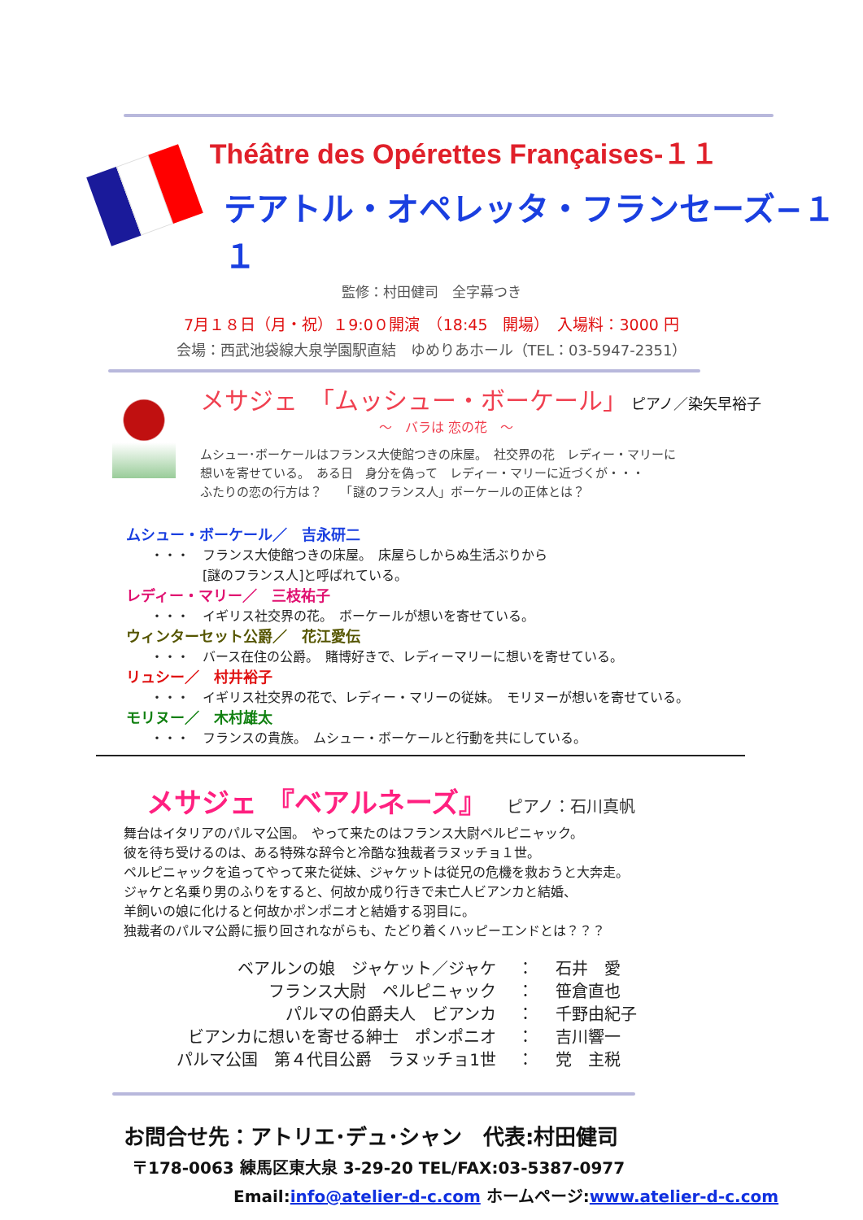Théâtre des Opérettes Françaises-１１
テアトル・オペレッタ・フランセーズ−１１
監修：村田健司　全字幕つき
7月１８日（月・祝）１9:0０開演　（18:45　開場）　入場料：3000 円
会場：西武池袋線大泉学園駅直結　ゆめりあホール（TEL：03-5947-2351）
メサジェ　「ムッシュー・ボーケール」 ピアノ／染矢早裕子
〜　バラは 恋の花　〜
ムシュー･ボーケールはフランス大使館つきの床屋。　社交界の花　レディー・マリーに
想いを寄せている。　ある日　身分を偽って　レディー・マリーに近づくが・・・
ふたりの恋の行方は？　　「謎のフランス人」ボーケールの正体とは？
ムシュー・ボーケール／　吉永研二
・・・　フランス大使館つきの床屋。　床屋らしからぬ生活ぶりから
　　　　[謎のフランス人]と呼ばれている。
レディー・マリー／　三枝祐子
・・・　イギリス社交界の花。　ボーケールが想いを寄せている。
ウィンターセット公爵／　花江愛伝
・・・　バース在住の公爵。　賭博好きで、レディーマリーに想いを寄せている。
リュシー／　村井裕子
・・・　イギリス社交界の花で、レディー・マリーの従妹。　モリヌーが想いを寄せている。
モリヌー／　木村雄太
・・・　フランスの貴族。　ムシュー・ボーケールと行動を共にしている。
メサジェ 『ベアルネーズ』 ピアノ：石川真帆
舞台はイタリアのパルマ公国。　やって来たのはフランス大尉ペルピニャック。
彼を待ち受けるのは、ある特殊な辞令と冷酷な独裁者ラヌッチョ１世。
ペルピニャックを追ってやって来た従妹、ジャケットは従兄の危機を救おうと大奔走。
ジャケと名乗り男のふりをすると、何故か成り行きで未亡人ビアンカと結婚、
羊飼いの娘に化けると何故かポンポニオと結婚する羽目に。
独裁者のパルマ公爵に振り回されながらも、たどり着くハッピーエンドとは？？？
ベアルンの娘　ジャケット／ジャケ　 ：　 石井　愛
フランス大尉　ペルピニャック　 ：　 笹倉直也
パルマの伯爵夫人　ビアンカ　 ：　 千野由紀子
ビアンカに想いを寄せる紳士　ポンポニオ　 ：　 吉川響一
パルマ公国　第４代目公爵　ラヌッチョ1世　 ：　 党　主税
お問合せ先：アトリエ･デュ･シャン　代表:村田健司
〒178-0063 練馬区東大泉 3-29-20 TEL/FAX:03-5387-0977
Email:info@atelier-d-c.com ホームページ:www.atelier-d-c.com